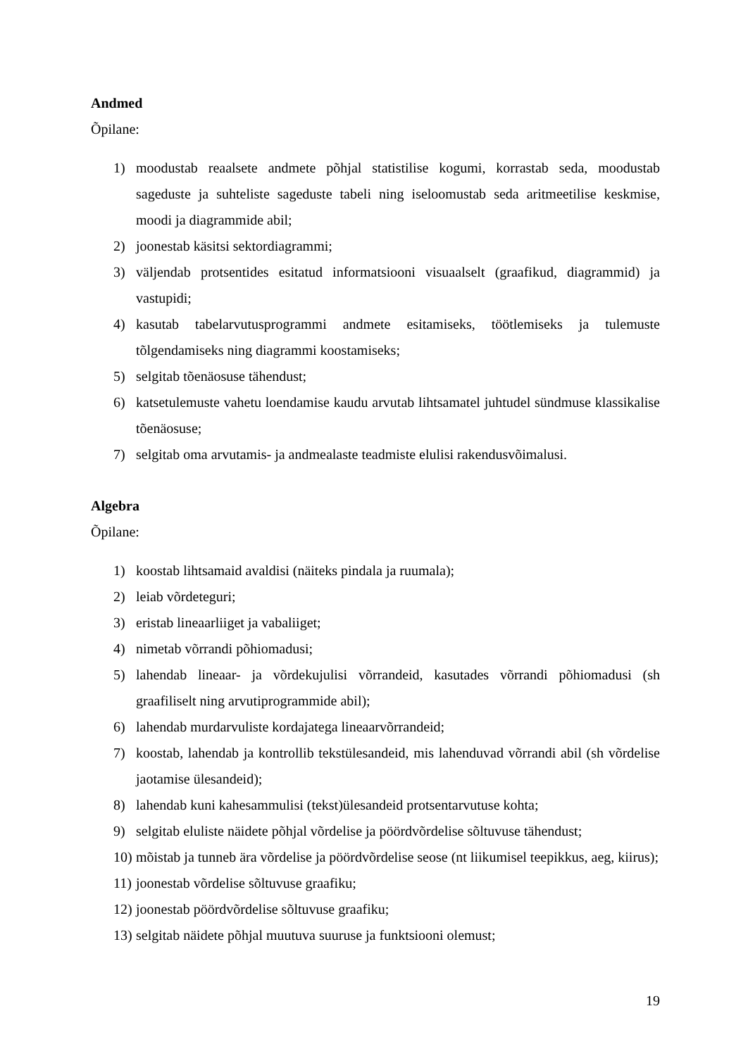Andmed
Õpilane:
1) moodustab reaalsete andmete põhjal statistilise kogumi, korrastab seda, moodustab sageduste ja suhteliste sageduste tabeli ning iseloomustab seda aritmeetilise keskmise, moodi ja diagrammide abil;
2) joonestab käsitsi sektordiagrammi;
3) väljendab protsentides esitatud informatsiooni visuaalselt (graafikud, diagrammid) ja vastupidi;
4) kasutab tabelarvutusprogrammi andmete esitamiseks, töötlemiseks ja tulemuste tõlgendamiseks ning diagrammi koostamiseks;
5) selgitab tõenäosuse tähendust;
6) katsetulemuste vahetu loendamise kaudu arvutab lihtsamatel juhtudel sündmuse klassikalise tõenäosuse;
7) selgitab oma arvutamis- ja andmealaste teadmiste elulisi rakendusvõimalusi.
Algebra
Õpilane:
1) koostab lihtsamaid avaldisi (näiteks pindala ja ruumala);
2) leiab võrdeteguri;
3) eristab lineaarliiget ja vabaliiget;
4) nimetab võrrandi põhiomadusi;
5) lahendab lineaar- ja võrdekujulisi võrrandeid, kasutades võrrandi põhiomadusi (sh graafiliselt ning arvutiprogrammide abil);
6) lahendab murdarvuliste kordajatega lineaarvõrrandeid;
7) koostab, lahendab ja kontrollib tekstülesandeid, mis lahenduvad võrrandi abil (sh võrdelise jaotamise ülesandeid);
8) lahendab kuni kahesammulisi (tekst)ülesandeid protsentarvutuse kohta;
9) selgitab eluliste näidete põhjal võrdelise ja pöördvõrdelise sõltuvuse tähendust;
10) mõistab ja tunneb ära võrdelise ja pöördvõrdelise seose (nt liikumisel teepikkus, aeg, kiirus);
11) joonestab võrdelise sõltuvuse graafiku;
12) joonestab pöördvõrdelise sõltuvuse graafiku;
13) selgitab näidete põhjal muutuva suuruse ja funktsiooni olemust;
19